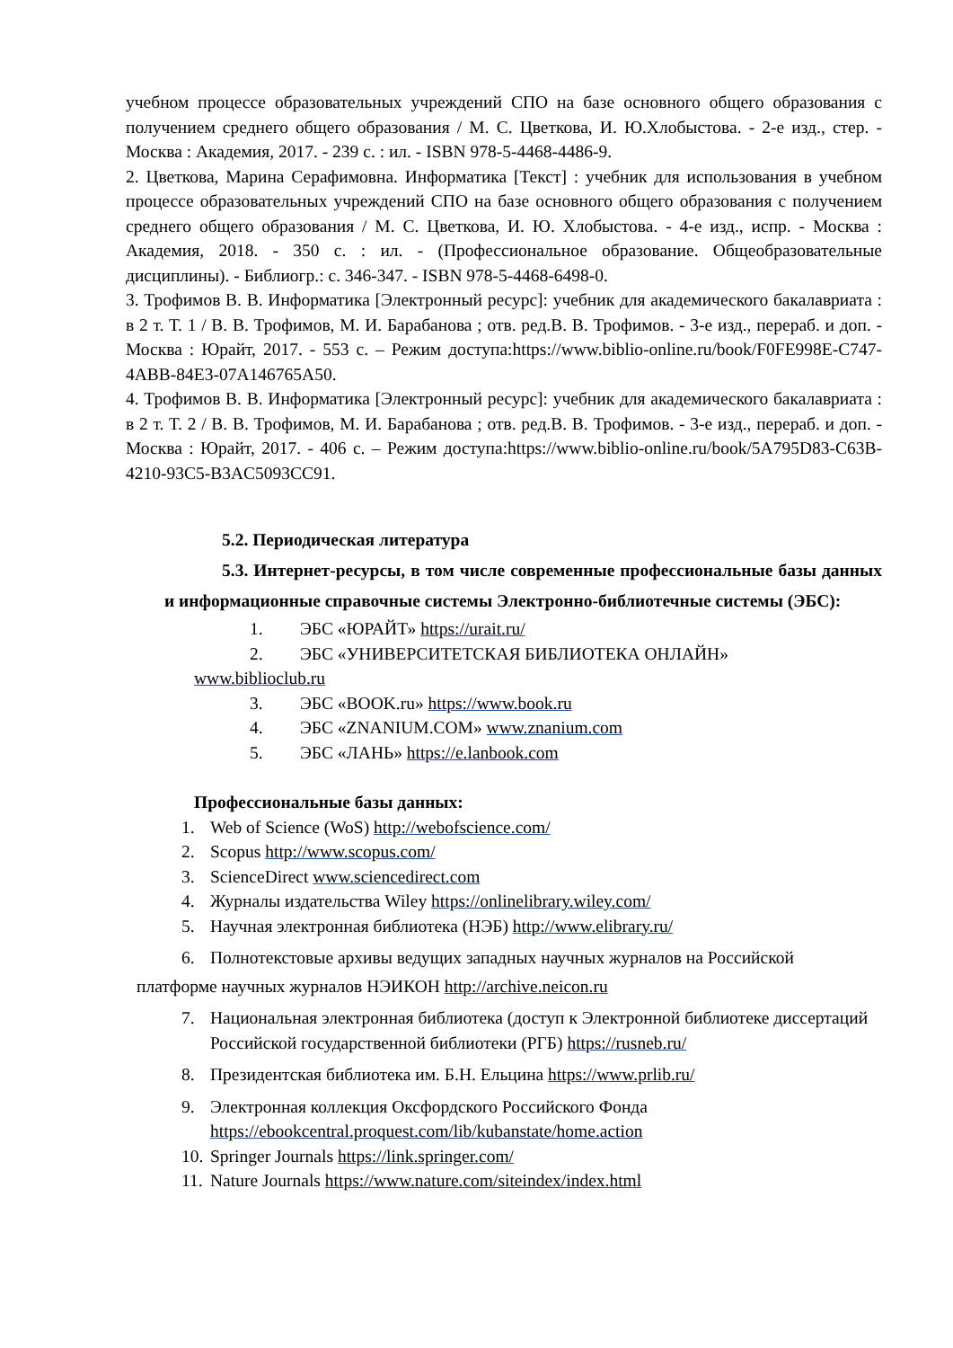учебном процессе образовательных учреждений СПО на базе основного общего образования с получением среднего общего образования / М. С. Цветкова, И. Ю.Хлобыстова. - 2-е изд., стер. - Москва : Академия, 2017. - 239 с. : ил. - ISBN 978-5-4468-4486-9.
2. Цветкова, Марина Серафимовна. Информатика [Текст] : учебник для использования в учебном процессе образовательных учреждений СПО на базе основного общего образования с получением среднего общего образования / М. С. Цветкова, И. Ю. Хлобыстова. - 4-е изд., испр. - Москва : Академия, 2018. - 350 с. : ил. - (Профессиональное образование. Общеобразовательные дисциплины). - Библиогр.: с. 346-347. - ISBN 978-5-4468-6498-0.
3. Трофимов В. В. Информатика [Электронный ресурс]: учебник для академического бакалавриата : в 2 т. Т. 1 / В. В. Трофимов, М. И. Барабанова ; отв. ред.В. В. Трофимов. - 3-е изд., перераб. и доп. - Москва : Юрайт, 2017. - 553 с. – Режим доступа:https://www.biblio-online.ru/book/F0FE998E-C747-4ABB-84E3-07A146765A50.
4. Трофимов В. В. Информатика [Электронный ресурс]: учебник для академического бакалавриата : в 2 т. Т. 2 / В. В. Трофимов, М. И. Барабанова ; отв. ред.В. В. Трофимов. - 3-е изд., перераб. и доп. - Москва : Юрайт, 2017. - 406 с. – Режим доступа:https://www.biblio-online.ru/book/5A795D83-C63B-4210-93C5-B3AC5093CC91.
5.2. Периодическая литература
5.3. Интернет-ресурсы, в том числе современные профессиональные базы данных и информационные справочные системы Электронно-библиотечные системы (ЭБС):
1. ЭБС «ЮРАЙТ» https://urait.ru/
2. ЭБС «УНИВЕРСИТЕТСКАЯ БИБЛИОТЕКА ОНЛАЙН»
www.biblioclub.ru
3. ЭБС «BOOK.ru» https://www.book.ru
4. ЭБС «ZNANIUM.COM» www.znanium.com
5. ЭБС «ЛАНЬ» https://e.lanbook.com
Профессиональные базы данных:
1. Web of Science (WoS) http://webofscience.com/
2. Scopus http://www.scopus.com/
3. ScienceDirect www.sciencedirect.com
4. Журналы издательства Wiley https://onlinelibrary.wiley.com/
5. Научная электронная библиотека (НЭБ) http://www.elibrary.ru/
6. Полнотекстовые архивы ведущих западных научных журналов на Российской
платформе научных журналов НЭИКОН http://archive.neicon.ru
7. Национальная электронная библиотека (доступ к Электронной библиотеке диссертаций Российской государственной библиотеки (РГБ) https://rusneb.ru/
8. Президентская библиотека им. Б.Н. Ельцина https://www.prlib.ru/
9. Электронная коллекция Оксфордского Российского Фонда
https://ebookcentral.proquest.com/lib/kubanstate/home.action
10. Springer Journals https://link.springer.com/
11. Nature Journals https://www.nature.com/siteindex/index.html